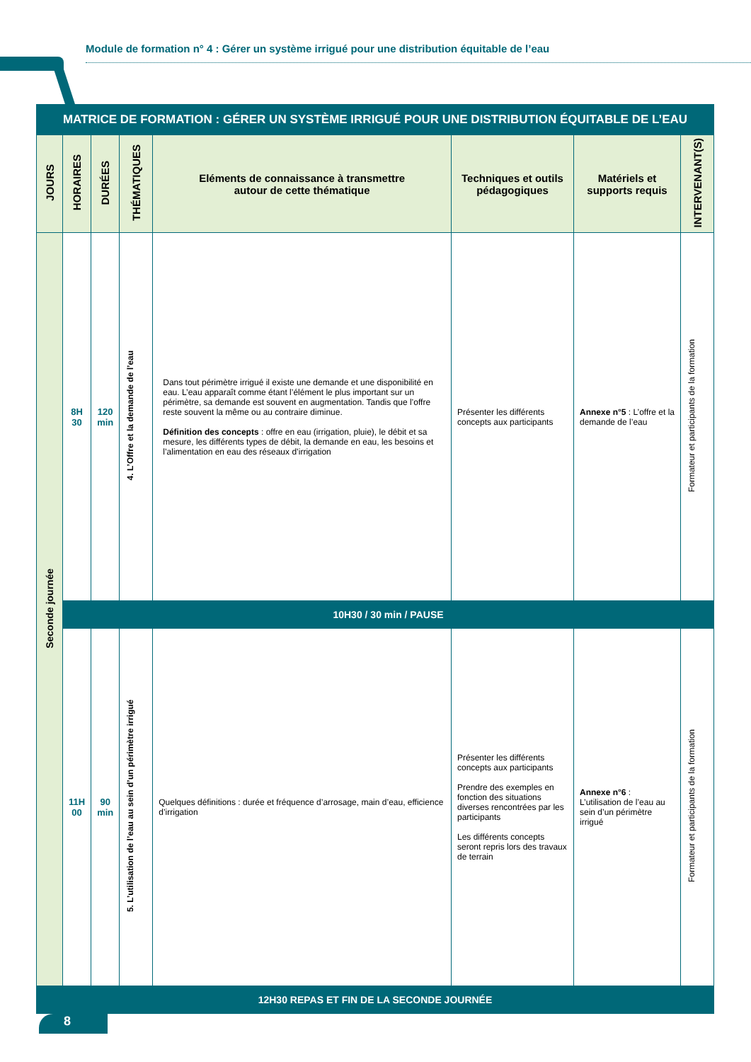Module de formation n° 4 : Gérer un système irrigué pour une distribution équitable de l’eau
| MATRICE DE FORMATION : GÉRER UN SYSTÈME IRRIGUÉ POUR UNE DISTRIBUTION ÉQUITABLE DE L’EAU | | | | | | | |
| --- | --- | --- | --- | --- | --- | --- | --- |
| JOURS | HORAIRES | DURÉES | THÉMATIQUES | Eléments de connaissance à transmettre autour de cette thématique | Techniques et outils pédagogiques | Matériels et supports requis | INTERVENANT(S) |
| Seconde journée | 8H 30 | 120 min | 4. L’Offre et la demande de l’eau | Dans tout périmètre irrigué il existe une demande et une disponibilité en eau. L’eau apparaît comme étant l’élément le plus important sur un périmètre, sa demande est souvent en augmentation. Tandis que l’offre reste souvent la même ou au contraire diminue. Définition des concepts : offre en eau (irrigation, pluie), le débit et sa mesure, les différents types de débit, la demande en eau, les besoins et l’alimentation en eau des réseaux d’irrigation | Présenter les différents concepts aux participants | Annexe n°5 : L’offre et la demande de l’eau | Formateur et participants de la formation |
| | 10H30 / 30 min / PAUSE | | | | | | |
| | 11H 00 | 90 min | 5. L’utilisation de l’eau au sein d’un périmètre irrigué | Quelques définitions : durée et fréquence d’arrosage, main d’eau, efficience d’irrigation | Présenter les différents concepts aux participants Prendre des exemples en fonction des situations diverses rencontrées par les participants Les différents concepts seront repris lors des travaux de terrain | Annexe n°6 : L’utilisation de l’eau au sein d’un périmètre irrigué | Formateur et participants de la formation |
| 12H30 REPAS ET FIN DE LA SECONDE JOURNÉE | | | | | | | |
8